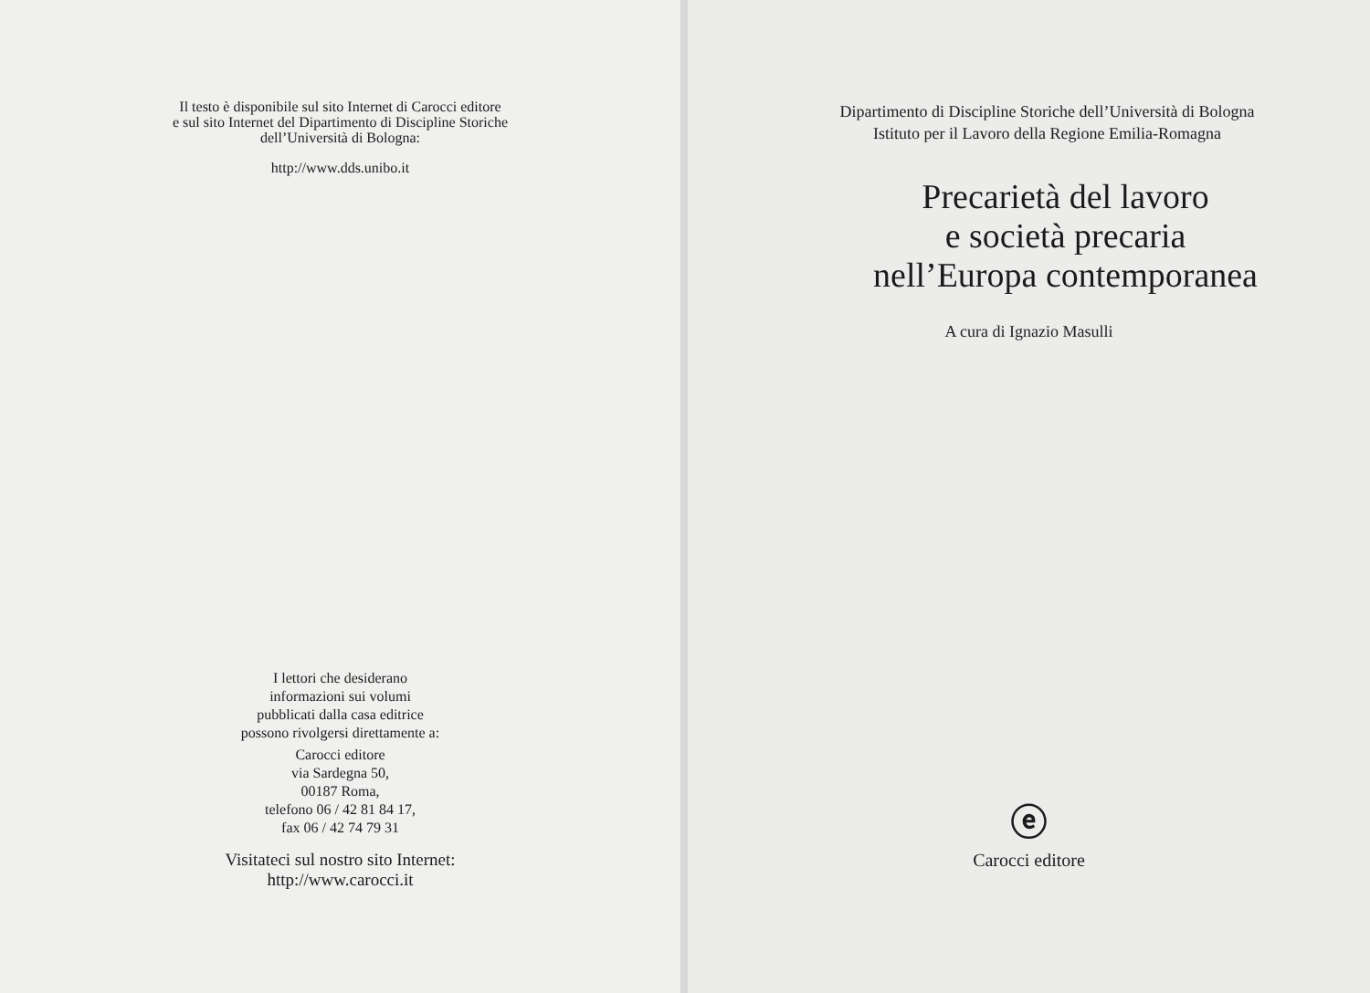Il testo è disponibile sul sito Internet di Carocci editore
e sul sito Internet del Dipartimento di Discipline Storiche
dell’Università di Bologna:
http://www.dds.unibo.it
I lettori che desiderano
informazioni sui volumi
pubblicati dalla casa editrice
possono rivolgersi direttamente a:
Carocci editore
via Sardegna 50,
00187 Roma,
telefono 06 / 42 81 84 17,
fax 06 / 42 74 79 31
Visitateci sul nostro sito Internet:
http://www.carocci.it
Dipartimento di Discipline Storiche dell’Università di Bologna
Istituto per il Lavoro della Regione Emilia-Romagna
Precarietà del lavoro
e società precaria
nell’Europa contemporanea
A cura di Ignazio Masulli
ⓔ
Carocci editore